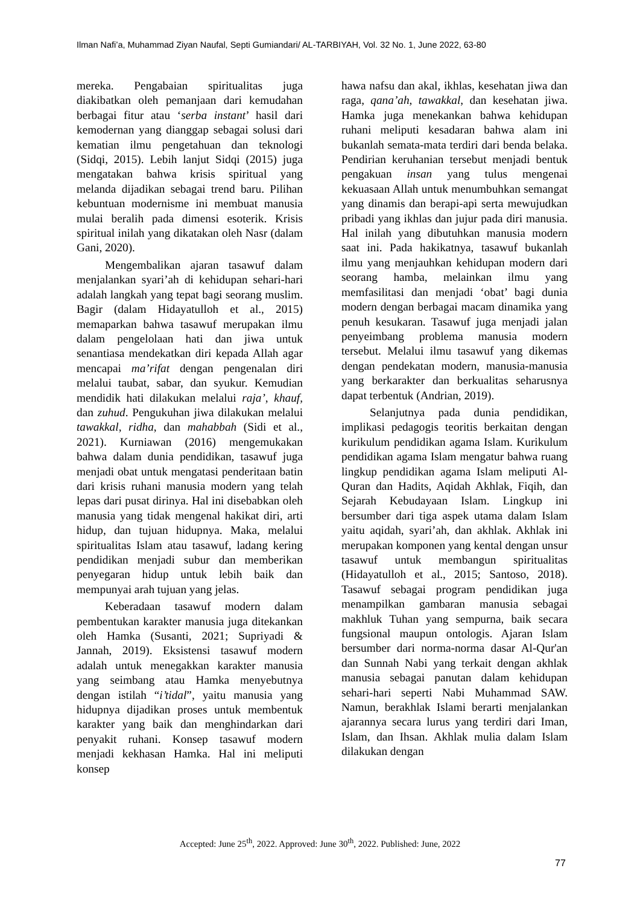Ilman Nafi’a, Muhammad Ziyan Naufal, Septi Gumiandari/ AL-TARBIYAH, Vol. 32 No. 1, June 2022, 63-80
mereka. Pengabaian spiritualitas juga diakibatkan oleh pemanjaan dari kemudahan berbagai fitur atau ‘serba instant’ hasil dari kemodernan yang dianggap sebagai solusi dari kematian ilmu pengetahuan dan teknologi (Sidqi, 2015). Lebih lanjut Sidqi (2015) juga mengatakan bahwa krisis spiritual yang melanda dijadikan sebagai trend baru. Pilihan kebuntuan modernisme ini membuat manusia mulai beralih pada dimensi esoterik. Krisis spiritual inilah yang dikatakan oleh Nasr (dalam Gani, 2020).
Mengembalikan ajaran tasawuf dalam menjalankan syari’ah di kehidupan sehari-hari adalah langkah yang tepat bagi seorang muslim. Bagir (dalam Hidayatulloh et al., 2015) memaparkan bahwa tasawuf merupakan ilmu dalam pengelolaan hati dan jiwa untuk senantiasa mendekatkan diri kepada Allah agar mencapai ma’rifat dengan pengenalan diri melalui taubat, sabar, dan syukur. Kemudian mendidik hati dilakukan melalui raja’, khauf, dan zuhud. Pengukuhan jiwa dilakukan melalui tawakkal, ridha, dan mahabbah (Sidi et al., 2021). Kurniawan (2016) mengemukakan bahwa dalam dunia pendidikan, tasawuf juga menjadi obat untuk mengatasi penderitaan batin dari krisis ruhani manusia modern yang telah lepas dari pusat dirinya. Hal ini disebabkan oleh manusia yang tidak mengenal hakikat diri, arti hidup, dan tujuan hidupnya. Maka, melalui spiritualitas Islam atau tasawuf, ladang kering pendidikan menjadi subur dan memberikan penyegaran hidup untuk lebih baik dan mempunyai arah tujuan yang jelas.
Keberadaan tasawuf modern dalam pembentukan karakter manusia juga ditekankan oleh Hamka (Susanti, 2021; Supriyadi & Jannah, 2019). Eksistensi tasawuf modern adalah untuk menegakkan karakter manusia yang seimbang atau Hamka menyebutnya dengan istilah “i’tidal”, yaitu manusia yang hidupnya dijadikan proses untuk membentuk karakter yang baik dan menghindarkan dari penyakit ruhani. Konsep tasawuf modern menjadi kekhasan Hamka. Hal ini meliputi konsep
hawa nafsu dan akal, ikhlas, kesehatan jiwa dan raga, qana’ah, tawakkal, dan kesehatan jiwa. Hamka juga menekankan bahwa kehidupan ruhani meliputi kesadaran bahwa alam ini bukanlah semata-mata terdiri dari benda belaka. Pendirian keruhanian tersebut menjadi bentuk pengakuan insan yang tulus mengenai kekuasaan Allah untuk menumbuhkan semangat yang dinamis dan berapi-api serta mewujudkan pribadi yang ikhlas dan jujur pada diri manusia. Hal inilah yang dibutuhkan manusia modern saat ini. Pada hakikatnya, tasawuf bukanlah ilmu yang menjauhkan kehidupan modern dari seorang hamba, melainkan ilmu yang memfasilitasi dan menjadi ‘obat’ bagi dunia modern dengan berbagai macam dinamika yang penuh kesukaran. Tasawuf juga menjadi jalan penyeimbang problema manusia modern tersebut. Melalui ilmu tasawuf yang dikemas dengan pendekatan modern, manusia-manusia yang berkarakter dan berkualitas seharusnya dapat terbentuk (Andrian, 2019).
Selanjutnya pada dunia pendidikan, implikasi pedagogis teoritis berkaitan dengan kurikulum pendidikan agama Islam. Kurikulum pendidikan agama Islam mengatur bahwa ruang lingkup pendidikan agama Islam meliputi Al-Quran dan Hadits, Aqidah Akhlak, Fiqih, dan Sejarah Kebudayaan Islam. Lingkup ini bersumber dari tiga aspek utama dalam Islam yaitu aqidah, syari’ah, dan akhlak. Akhlak ini merupakan komponen yang kental dengan unsur tasawuf untuk membangun spiritualitas (Hidayatulloh et al., 2015; Santoso, 2018). Tasawuf sebagai program pendidikan juga menampilkan gambaran manusia sebagai makhluk Tuhan yang sempurna, baik secara fungsional maupun ontologis. Ajaran Islam bersumber dari norma-norma dasar Al-Qur'an dan Sunnah Nabi yang terkait dengan akhlak manusia sebagai panutan dalam kehidupan sehari-hari seperti Nabi Muhammad SAW. Namun, berakhlak Islami berarti menjalankan ajarannya secara lurus yang terdiri dari Iman, Islam, dan Ihsan. Akhlak mulia dalam Islam dilakukan dengan
Accepted: June 25<sup>th</sup>, 2022. Approved: June 30<sup>th</sup>, 2022. Published: June, 2022
77